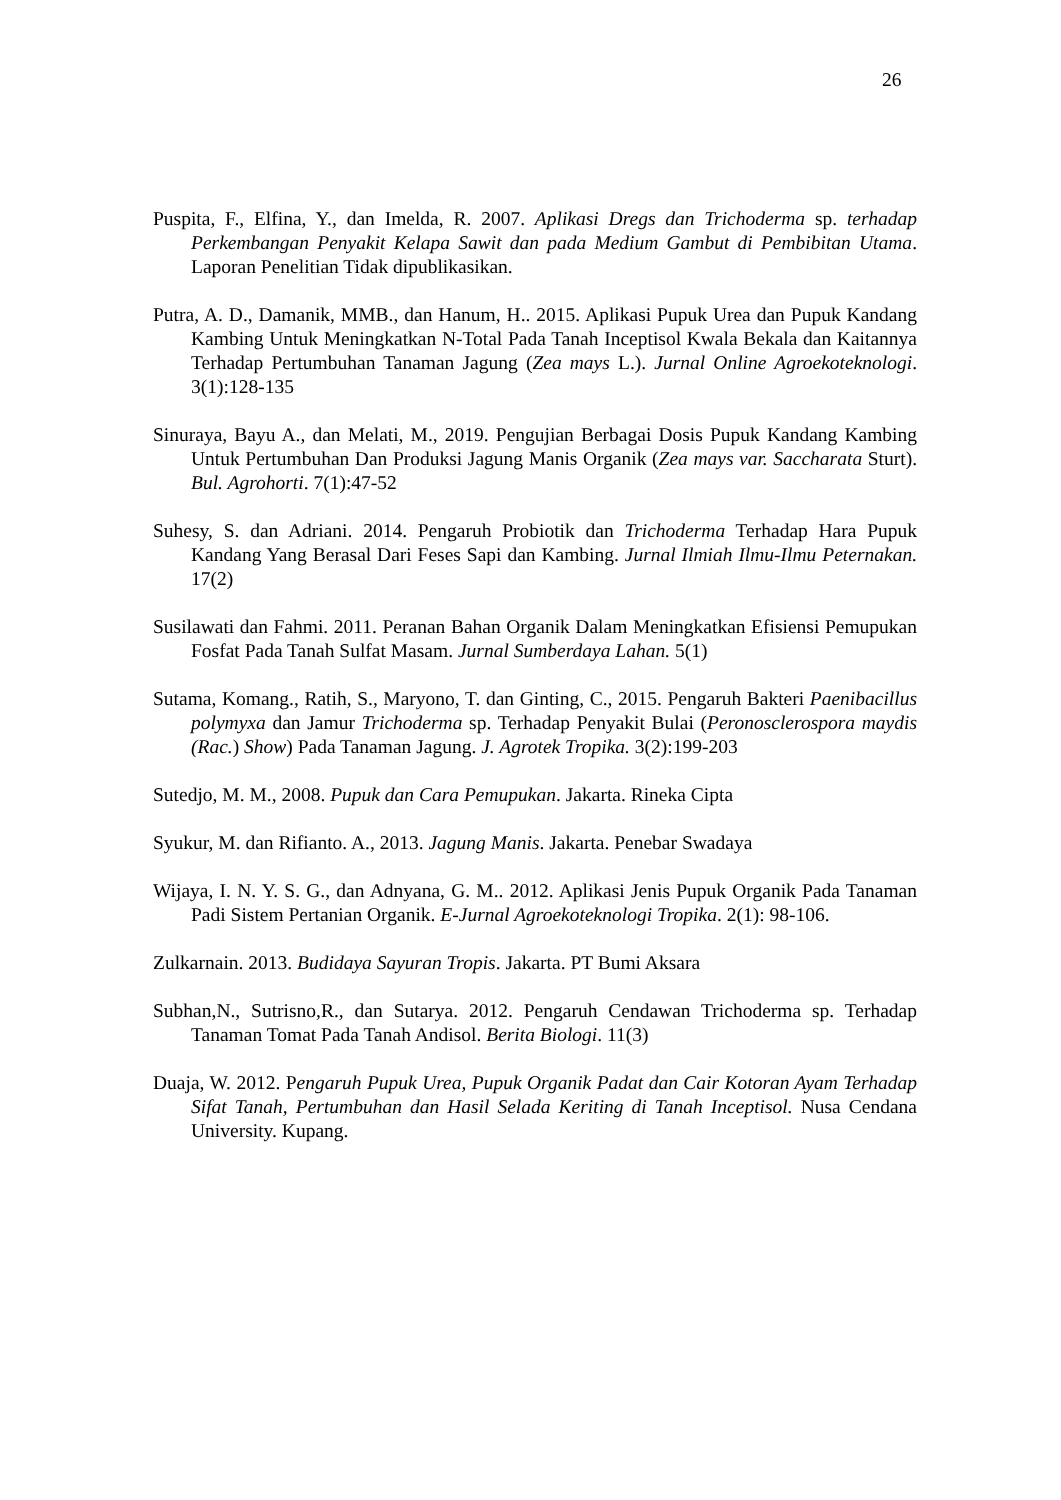26
Puspita, F., Elfina, Y., dan Imelda, R. 2007. Aplikasi Dregs dan Trichoderma sp. terhadap Perkembangan Penyakit Kelapa Sawit dan pada Medium Gambut di Pembibitan Utama. Laporan Penelitian Tidak dipublikasikan.
Putra, A. D., Damanik, MMB., dan Hanum, H.. 2015. Aplikasi Pupuk Urea dan Pupuk Kandang Kambing Untuk Meningkatkan N-Total Pada Tanah Inceptisol Kwala Bekala dan Kaitannya Terhadap Pertumbuhan Tanaman Jagung (Zea mays L.). Jurnal Online Agroekoteknologi. 3(1):128-135
Sinuraya, Bayu A., dan Melati, M., 2019. Pengujian Berbagai Dosis Pupuk Kandang Kambing Untuk Pertumbuhan Dan Produksi Jagung Manis Organik (Zea mays var. Saccharata Sturt). Bul. Agrohorti. 7(1):47-52
Suhesy, S. dan Adriani. 2014. Pengaruh Probiotik dan Trichoderma Terhadap Hara Pupuk Kandang Yang Berasal Dari Feses Sapi dan Kambing. Jurnal Ilmiah Ilmu-Ilmu Peternakan. 17(2)
Susilawati dan Fahmi. 2011. Peranan Bahan Organik Dalam Meningkatkan Efisiensi Pemupukan Fosfat Pada Tanah Sulfat Masam. Jurnal Sumberdaya Lahan. 5(1)
Sutama, Komang., Ratih, S., Maryono, T. dan Ginting, C., 2015. Pengaruh Bakteri Paenibacillus polymyxa dan Jamur Trichoderma sp. Terhadap Penyakit Bulai (Peronosclerospora maydis (Rac.) Show) Pada Tanaman Jagung. J. Agrotek Tropika. 3(2):199-203
Sutedjo, M. M., 2008. Pupuk dan Cara Pemupukan. Jakarta. Rineka Cipta
Syukur, M. dan Rifianto. A., 2013. Jagung Manis. Jakarta. Penebar Swadaya
Wijaya, I. N. Y. S. G., dan Adnyana, G. M.. 2012. Aplikasi Jenis Pupuk Organik Pada Tanaman Padi Sistem Pertanian Organik. E-Jurnal Agroekoteknologi Tropika. 2(1): 98-106.
Zulkarnain. 2013. Budidaya Sayuran Tropis. Jakarta. PT Bumi Aksara
Subhan,N., Sutrisno,R., dan Sutarya. 2012. Pengaruh Cendawan Trichoderma sp. Terhadap Tanaman Tomat Pada Tanah Andisol. Berita Biologi. 11(3)
Duaja, W. 2012. Pengaruh Pupuk Urea, Pupuk Organik Padat dan Cair Kotoran Ayam Terhadap Sifat Tanah, Pertumbuhan dan Hasil Selada Keriting di Tanah Inceptisol. Nusa Cendana University. Kupang.